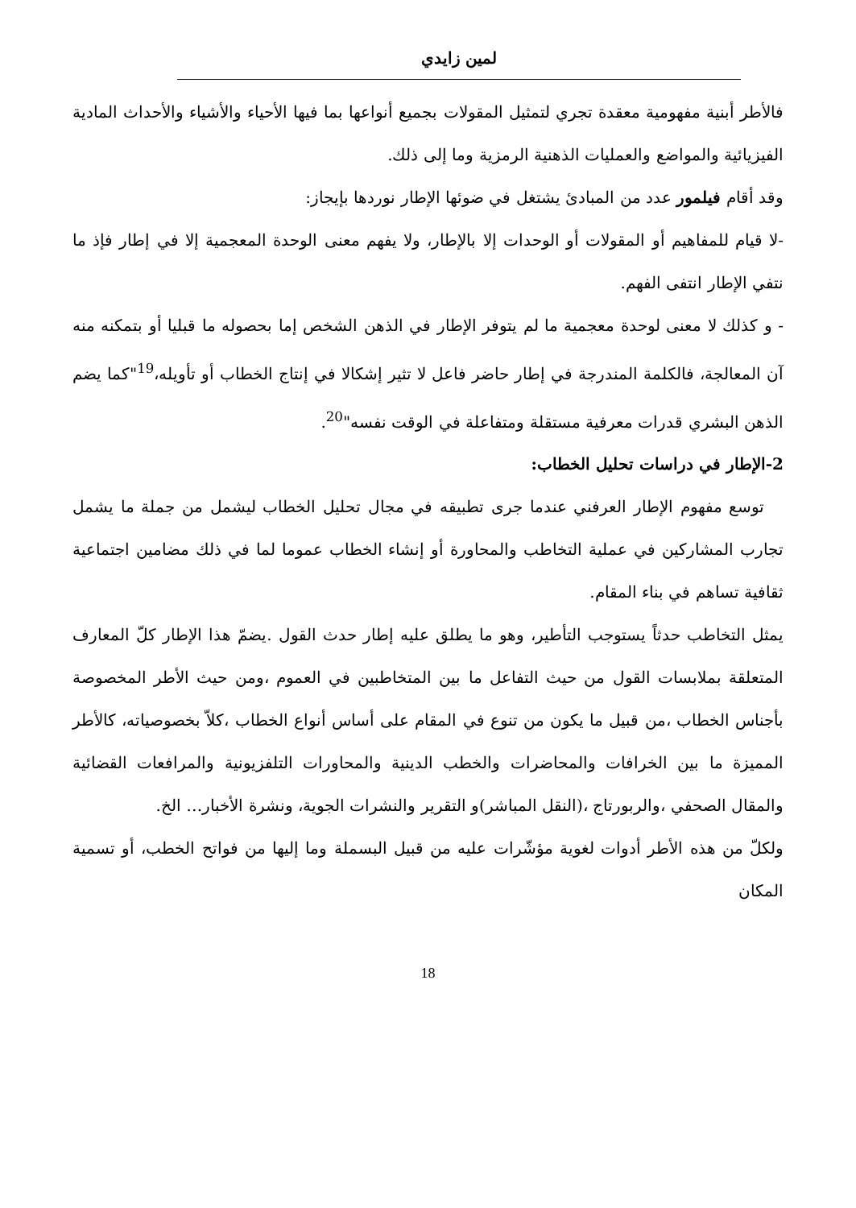لمين زايدي
فالأطر أبنية مفهومية معقدة تجري لتمثيل المقولات بجميع أنواعها بما فيها الأحياء والأشياء والأحداث المادية الفيزيائية والمواضع والعمليات الذهنية الرمزية وما إلى ذلك.
وقد أقام فيلمور عدد من المبادئ يشتغل في ضوئها الإطار نوردها بإيجاز:
-لا قيام للمفاهيم أو المقولات أو الوحدات إلا بالإطار، ولا يفهم معنى الوحدة المعجمية إلا في إطار فإذ ما نتفي الإطار انتفى الفهم.
- و كذلك لا معنى لوحدة معجمية ما لم يتوفر الإطار في الذهن الشخص إما بحصوله ما قبليا أو بتمكنه منه آن المعالجة، فالكلمة المندرجة في إطار حاضر فاعل لا تثير إشكالا في إنتاج الخطاب أو تأويله،<sup>19</sup>"كما يضم الذهن البشري قدرات معرفية مستقلة ومتفاعلة في الوقت نفسه"<sup>20</sup>.
2-الإطار في دراسات تحليل الخطاب:
توسع مفهوم الإطار العرفني عندما جرى تطبيقه في مجال تحليل الخطاب ليشمل من جملة ما يشمل تجارب المشاركين في عملية التخاطب والمحاورة أو إنشاء الخطاب عموما لما في ذلك مضامين اجتماعية ثقافية تساهم في بناء المقام.
يمثل التخاطب حدثاً يستوجب التأطير، وهو ما يطلق عليه إطار حدث القول .يضمّ هذا الإطار كلّ المعارف المتعلقة بملابسات القول من حيث التفاعل ما بين المتخاطبين في العموم ،ومن حيث الأطر المخصوصة بأجناس الخطاب ،من قبيل ما يكون من تنوع في المقام على أساس أنواع الخطاب ،كلاّ بخصوصياته، كالأطر المميزة ما بين الخرافات والمحاضرات والخطب الدينية والمحاورات التلفزيونية والمرافعات القضائية والمقال الصحفي ،والربورتاج ،(النقل المباشر)و التقرير والنشرات الجوية، ونشرة الأخبار… الخ.
ولكلّ من هذه الأطر أدوات لغوية مؤشّرات عليه من قبيل البسملة وما إليها من فواتح الخطب، أو تسمية المكان
18